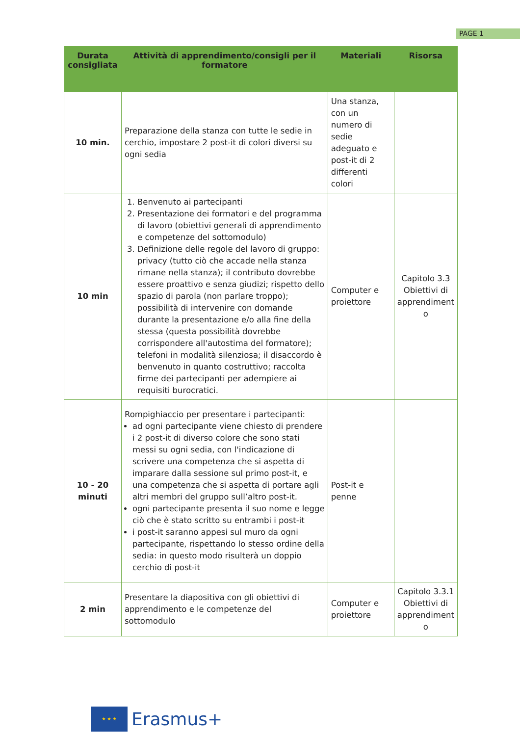PAGE 1
| Durata consigliata | Attività di apprendimento/consigli per il formatore | Materiali | Risorsa |
| --- | --- | --- | --- |
| 10 min. | Preparazione della stanza con tutte le sedie in cerchio, impostare 2 post-it di colori diversi su ogni sedia | Una stanza, con un numero di sedie adeguato e post-it di 2 differenti colori | |
| 10 min | 1. Benvenuto ai partecipanti 2. Presentazione dei formatori e del programma di lavoro (obiettivi generali di apprendimento e competenze del sottomodulo) 3. Definizione delle regole del lavoro di gruppo: privacy (tutto ciò che accade nella stanza rimane nella stanza); il contributo dovrebbe essere proattivo e senza giudizi; rispetto dello spazio di parola (non parlare troppo); possibilità di intervenire con domande durante la presentazione e/o alla fine della stessa (questa possibilità dovrebbe corrispondere all'autostima del formatore); telefoni in modalità silenziosa; il disaccordo è benvenuto in quanto costruttivo; raccolta firme dei partecipanti per adempiere ai requisiti burocratici. | Computer e proiettore | Capitolo 3.3 Obiettivi di apprendiment o |
| 10 - 20 minuti | Rompighiaccio per presentare i partecipanti: ad ogni partecipante viene chiesto di prendere i 2 post-it di diverso colore che sono stati messi su ogni sedia, con l'indicazione di scrivere una competenza che si aspetta di imparare dalla sessione sul primo post-it, e una competenza che si aspetta di portare agli altri membri del gruppo sull’altro post-it. ogni partecipante presenta il suo nome e legge ciò che è stato scritto su entrambi i post-it i post-it saranno appesi sul muro da ogni partecipante, rispettando lo stesso ordine della sedia: in questo modo risulterà un doppio cerchio di post-it | Post-it e penne | |
| 2 min | Presentare la diapositiva con gli obiettivi di apprendimento e le competenze del sottomodulo | Computer e proiettore | Capitolo 3.3.1 Obiettivi di apprendiment o |
★ ★ ★
Erasmus+